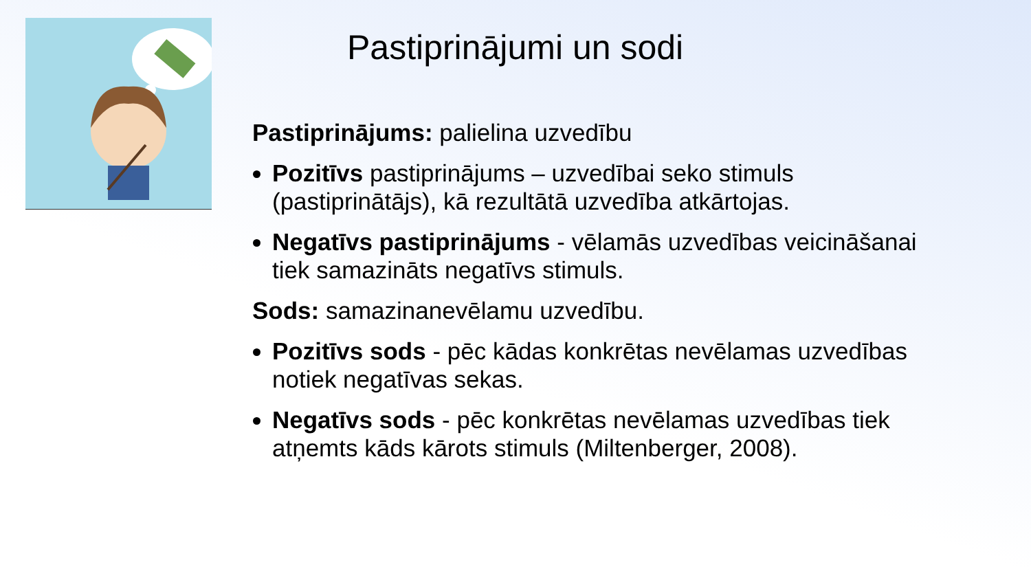Pastiprinājumi un sodi
Pastiprinājums: palielina uzvedību
Pozitīvs pastiprinājums – uzvedībai seko stimuls (pastiprinātājs), kā rezultātā uzvedība atkārtojas.
Negatīvs pastiprinājums - vēlamās uzvedības veicināšanai tiek samazināts negatīvs stimuls.
Sods: samazinanevēlamu uzvedību.
Pozitīvs sods - pēc kādas konkrētas nevēlamas uzvedības notiek negatīvas sekas.
Negatīvs sods - pēc konkrētas nevēlamas uzvedības tiek atņemts kāds kārots stimuls (Miltenberger, 2008).